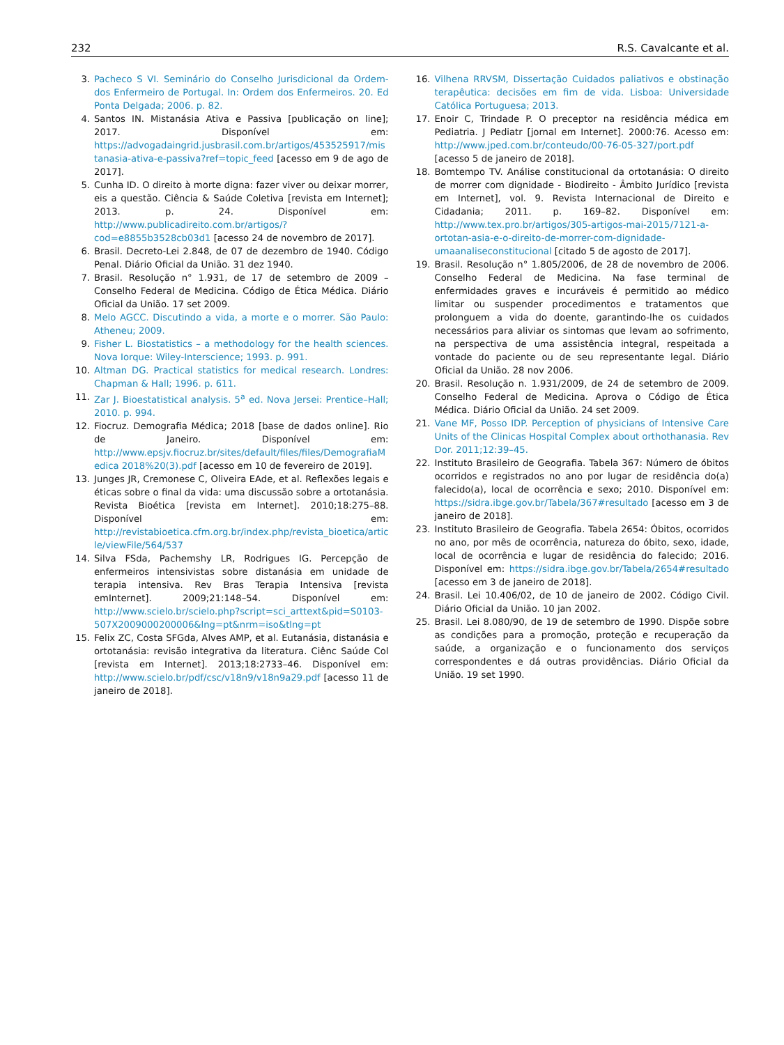232 R.S. Cavalcante et al.
3. Pacheco S VI. Seminário do Conselho Jurisdicional da Ordem-dos Enfermeiro de Portugal. In: Ordem dos Enfermeiros. 20. Ed Ponta Delgada; 2006. p. 82.
4. Santos IN. Mistanásia Ativa e Passiva [publicação on line]; 2017. Disponível em: https://advogadaingrid.jusbrasil.com.br/artigos/453525917/mistanasia-ativa-e-passiva?ref=topic_feed [acesso em 9 de ago de 2017].
5. Cunha ID. O direito à morte digna: fazer viver ou deixar morrer, eis a questão. Ciência & Saúde Coletiva [revista em Internet]; 2013. p. 24. Disponível em: http://www.publicadireito.com.br/artigos/?cod=e8855b3528cb03d1 [acesso 24 de novembro de 2017].
6. Brasil. Decreto-Lei 2.848, de 07 de dezembro de 1940. Código Penal. Diário Oficial da União. 31 dez 1940.
7. Brasil. Resolução n° 1.931, de 17 de setembro de 2009 – Conselho Federal de Medicina. Código de Ética Médica. Diário Oficial da União. 17 set 2009.
8. Melo AGCC. Discutindo a vida, a morte e o morrer. São Paulo: Atheneu; 2009.
9. Fisher L. Biostatistics – a methodology for the health sciences. Nova Iorque: Wiley-Interscience; 1993. p. 991.
10. Altman DG. Practical statistics for medical research. Londres: Chapman & Hall; 1996. p. 611.
11. Zar J. Bioestatistical analysis. 5<sup>a</sup> ed. Nova Jersei: Prentice–Hall; 2010. p. 994.
12. Fiocruz. Demografia Médica; 2018 [base de dados online]. Rio de Janeiro. Disponível em: http://www.epsjv.fiocruz.br/sites/default/files/files/DemografiaMedica 2018%20(3).pdf [acesso em 10 de fevereiro de 2019].
13. Junges JR, Cremonese C, Oliveira EAde, et al. Reflexões legais e éticas sobre o final da vida: uma discussão sobre a ortotanásia. Revista Bioética [revista em Internet]. 2010;18:275–88. Disponível em: http://revistabioetica.cfm.org.br/index.php/revista_bioetica/article/viewFile/564/537
14. Silva FSda, Pachemshy LR, Rodrigues IG. Percepção de enfermeiros intensivistas sobre distanásia em unidade de terapia intensiva. Rev Bras Terapia Intensiva [revista emInternet]. 2009;21:148–54. Disponível em: http://www.scielo.br/scielo.php?script=sci_arttext&pid=S0103-507X2009000200006&lng=pt&nrm=iso&tlng=pt
15. Felix ZC, Costa SFGda, Alves AMP, et al. Eutanásia, distanásia e ortotanásia: revisão integrativa da literatura. Ciênc Saúde Col [revista em Internet]. 2013;18:2733–46. Disponível em: http://www.scielo.br/pdf/csc/v18n9/v18n9a29.pdf [acesso 11 de janeiro de 2018].
16. Vilhena RRVSM, Dissertação Cuidados paliativos e obstinação terapêutica: decisões em fim de vida. Lisboa: Universidade Católica Portuguesa; 2013.
17. Enoir C, Trindade P. O preceptor na residência médica em Pediatria. J Pediatr [jornal em Internet]. 2000:76. Acesso em: http://www.jped.com.br/conteudo/00-76-05-327/port.pdf [acesso 5 de janeiro de 2018].
18. Bomtempo TV. Análise constitucional da ortotanásia: O direito de morrer com dignidade - Biodireito - Âmbito Jurídico [revista em Internet], vol. 9. Revista Internacional de Direito e Cidadania; 2011. p. 169–82. Disponível em: http://www.tex.pro.br/artigos/305-artigos-mai-2015/7121-a-ortotan-asia-e-o-direito-de-morrer-com-dignidade-umaanaliseconstitucional [citado 5 de agosto de 2017].
19. Brasil. Resolução n° 1.805/2006, de 28 de novembro de 2006. Conselho Federal de Medicina. Na fase terminal de enfermidades graves e incuráveis é permitido ao médico limitar ou suspender procedimentos e tratamentos que prolonguem a vida do doente, garantindo-lhe os cuidados necessários para aliviar os sintomas que levam ao sofrimento, na perspectiva de uma assistência integral, respeitada a vontade do paciente ou de seu representante legal. Diário Oficial da União. 28 nov 2006.
20. Brasil. Resolução n. 1.931/2009, de 24 de setembro de 2009. Conselho Federal de Medicina. Aprova o Código de Ética Médica. Diário Oficial da União. 24 set 2009.
21. Vane MF, Posso IDP. Perception of physicians of Intensive Care Units of the Clinicas Hospital Complex about orthothanasia. Rev Dor. 2011;12:39–45.
22. Instituto Brasileiro de Geografia. Tabela 367: Número de óbitos ocorridos e registrados no ano por lugar de residência do(a) falecido(a), local de ocorrência e sexo; 2010. Disponível em: https://sidra.ibge.gov.br/Tabela/367#resultado [acesso em 3 de janeiro de 2018].
23. Instituto Brasileiro de Geografia. Tabela 2654: Óbitos, ocorridos no ano, por mês de ocorrência, natureza do óbito, sexo, idade, local de ocorrência e lugar de residência do falecido; 2016. Disponível em: https://sidra.ibge.gov.br/Tabela/2654#resultado [acesso em 3 de janeiro de 2018].
24. Brasil. Lei 10.406/02, de 10 de janeiro de 2002. Código Civil. Diário Oficial da União. 10 jan 2002.
25. Brasil. Lei 8.080/90, de 19 de setembro de 1990. Dispõe sobre as condições para a promoção, proteção e recuperação da saúde, a organização e o funcionamento dos serviços correspondentes e dá outras providências. Diário Oficial da União. 19 set 1990.